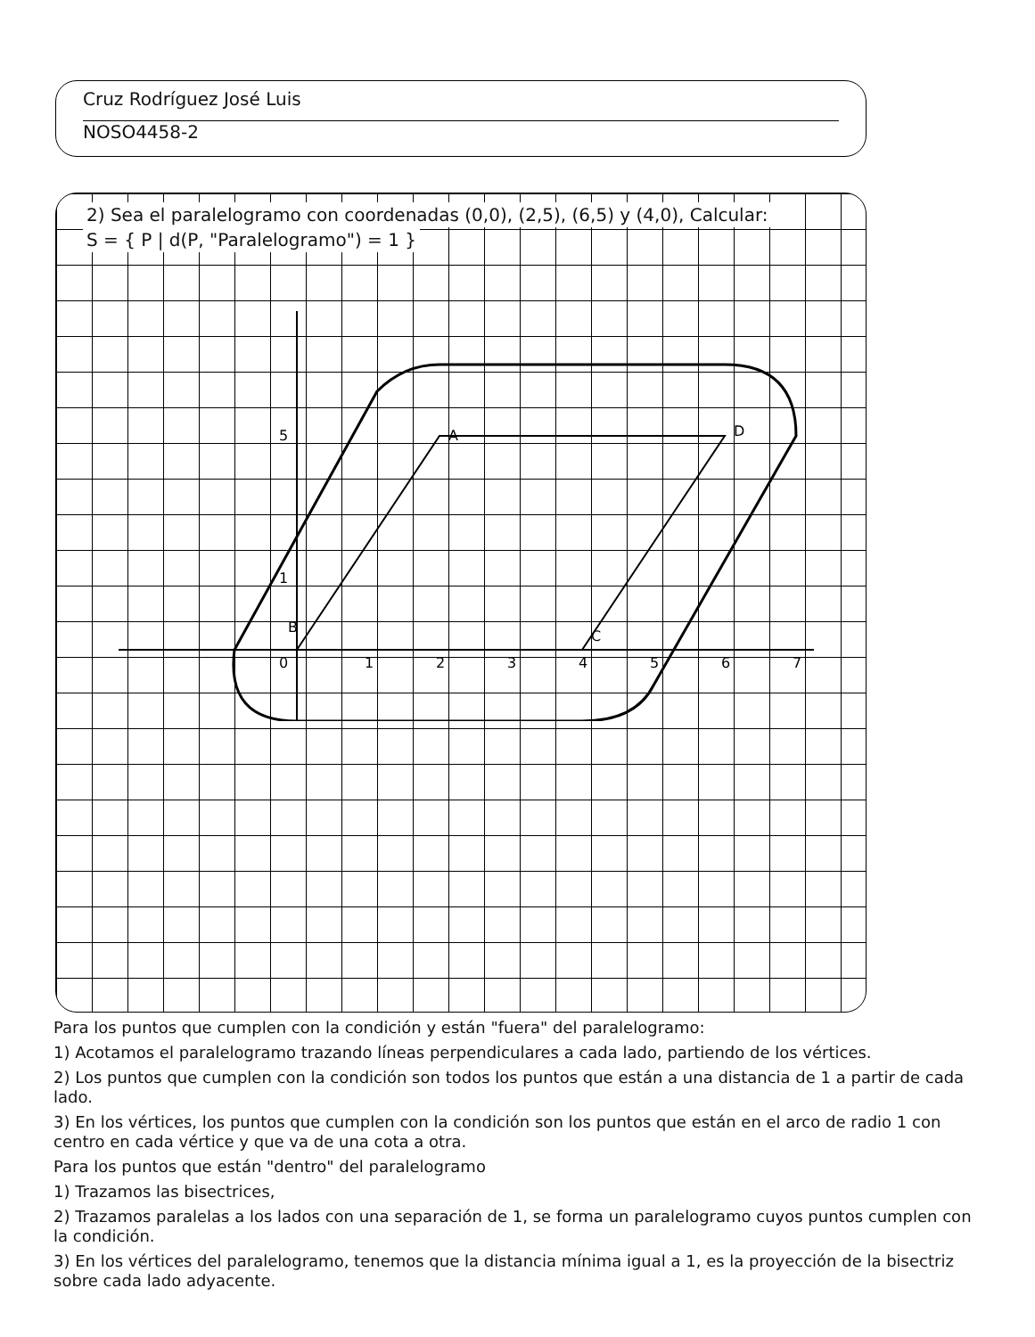Cruz Rodríguez José Luis
NOSO4458-2
2) Sea el paralelogramo con coordenadas (0,0), (2,5), (6,5) y (4,0), Calcular:
S = { P | d(P, "Paralelogramo") = 1 }
A
B
C
D
0
1
2
3
4
5
6
7
1
5
Para los puntos que cumplen con la condición y están "fuera" del paralelogramo:
1) Acotamos el paralelogramo trazando líneas perpendiculares a cada lado, partiendo de los vértices.
2) Los puntos que cumplen con la condición son todos los puntos que están a una distancia de 1 a partir de cada lado.
3) En los vértices, los puntos que cumplen con la condición son los puntos que están en el arco de radio 1 con centro en cada vértice y que va de una cota a otra.
Para los puntos que están "dentro" del paralelogramo
1) Trazamos las bisectrices,
2) Trazamos paralelas a los lados con una separación de 1, se forma un paralelogramo cuyos puntos cumplen con la condición.
3) En los vértices del paralelogramo, tenemos que la distancia mínima igual a 1, es la proyección de la bisectriz sobre cada lado adyacente.